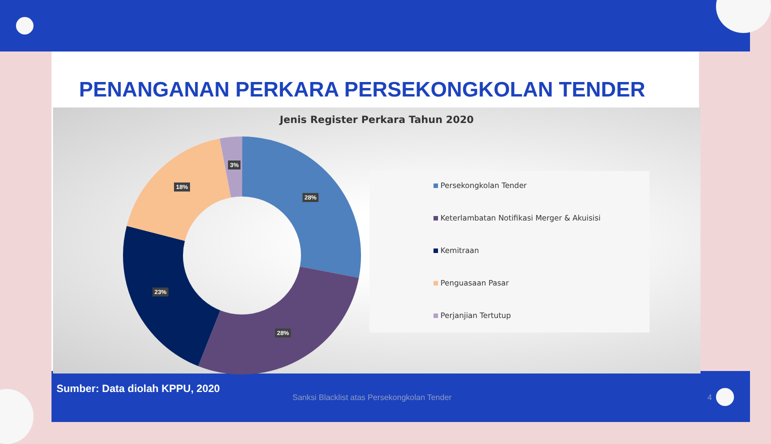PENANGANAN PERKARA PERSEKONGKOLAN TENDER
Jenis Register Perkara Tahun 2020
3%
18%
28%
23%
28%
Persekongkolan Tender
Keterlambatan Notifikasi Merger & Akuisisi
Kemitraan
Penguasaan Pasar
Perjanjian Tertutup
Sumber: Data diolah KPPU, 2020
Sanksi Blacklist atas Persekongkolan Tender
4